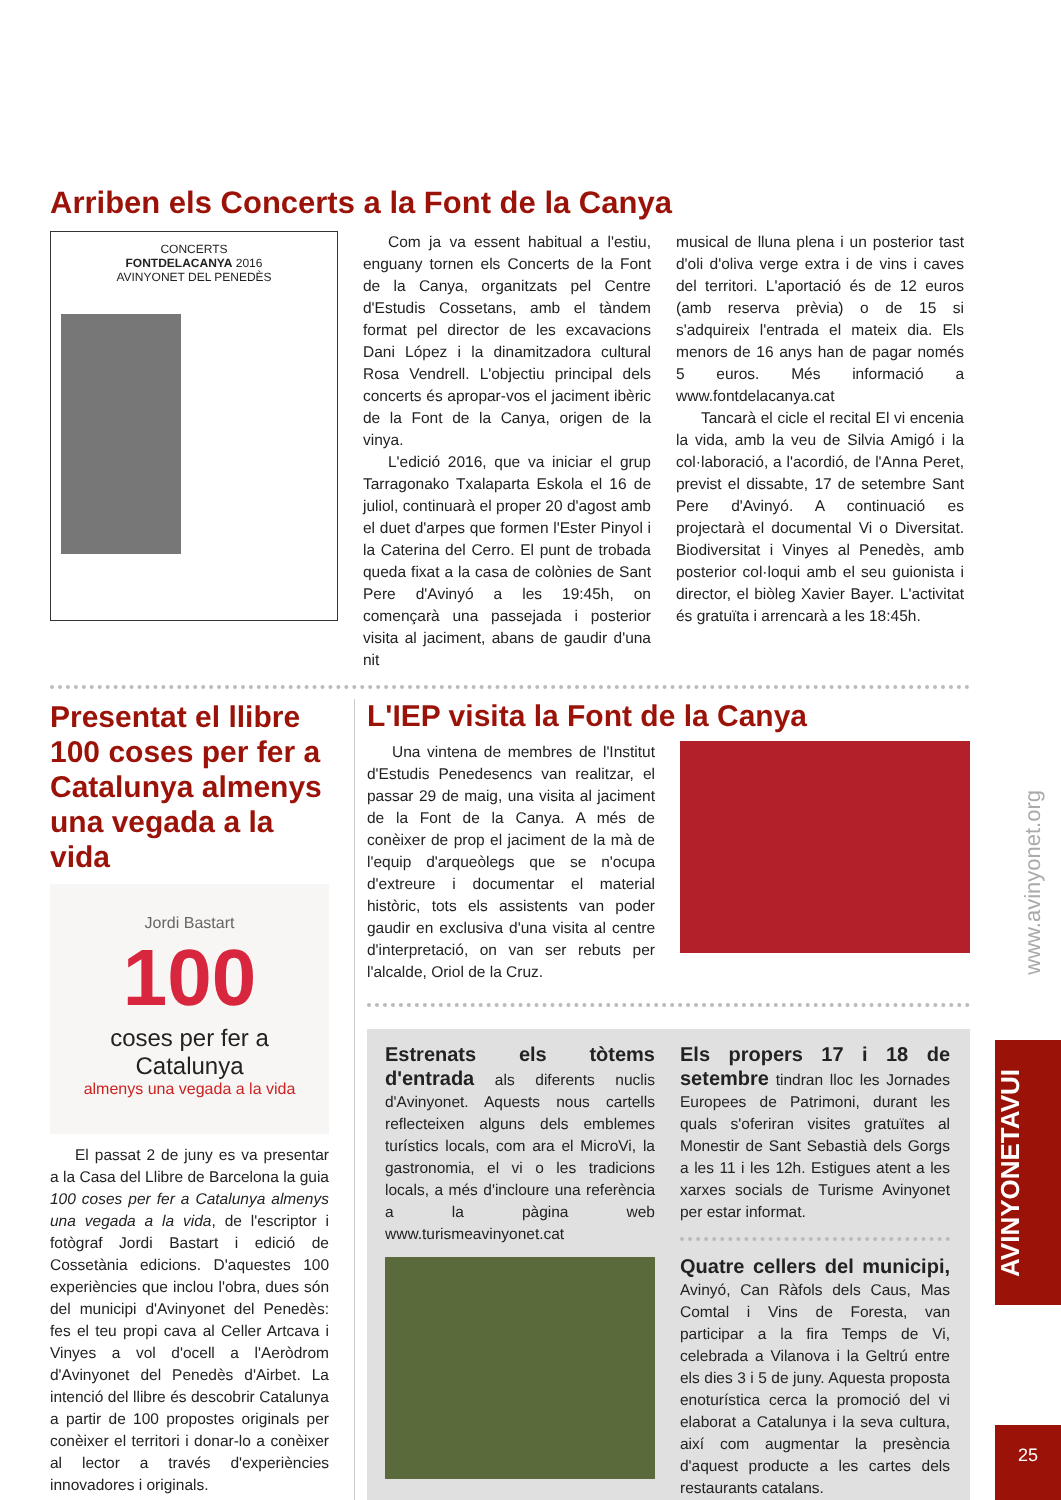Arriben els Concerts a la Font de la Canya
CONCERTS
FONTDELACANYA 2016
AVINYONET DEL PENEDÈS
Com ja va essent habitual a l'estiu, enguany tornen els Concerts de la Font de la Canya, organitzats pel Centre d'Estudis Cossetans, amb el tàndem format pel director de les excavacions Dani López i la dinamitzadora cultural Rosa Vendrell. L'objectiu principal dels concerts és apropar-vos el jaciment ibèric de la Font de la Canya, origen de la vinya.
L'edició 2016, que va iniciar el grup Tarragonako Txalaparta Eskola el 16 de juliol, continuarà el proper 20 d'agost amb el duet d'arpes que formen l'Ester Pinyol i la Caterina del Cerro. El punt de trobada queda fixat a la casa de colònies de Sant Pere d'Avinyó a les 19:45h, on començarà una passejada i posterior visita al jaciment, abans de gaudir d'una nit
musical de lluna plena i un posterior tast d'oli d'oliva verge extra i de vins i caves del territori. L'aportació és de 12 euros (amb reserva prèvia) o de 15 si s'adquireix l'entrada el mateix dia. Els menors de 16 anys han de pagar només 5 euros. Més informació a www.fontdelacanya.cat
Tancarà el cicle el recital El vi encenia la vida, amb la veu de Silvia Amigó i la col·laboració, a l'acordió, de l'Anna Peret, previst el dissabte, 17 de setembre Sant Pere d'Avinyó. A continuació es projectarà el documental Vi o Diversitat. Biodiversitat i Vinyes al Penedès, amb posterior col·loqui amb el seu guionista i director, el biòleg Xavier Bayer. L'activitat és gratuïta i arrencarà a les 18:45h.
Presentat el llibre 100 coses per fer a Catalunya almenys una vegada a la vida
Jordi Bastart
100
coses per fer a
Catalunya
almenys una vegada a la vida
El passat 2 de juny es va presentar a la Casa del Llibre de Barcelona la guia 100 coses per fer a Catalunya almenys una vegada a la vida, de l'escriptor i fotògraf Jordi Bastart i edició de Cossetània edicions. D'aquestes 100 experiències que inclou l'obra, dues són del municipi d'Avinyonet del Penedès: fes el teu propi cava al Celler Artcava i Vinyes a vol d'ocell a l'Aeròdrom d'Avinyonet del Penedès d'Airbet. La intenció del llibre és descobrir Catalunya a partir de 100 propostes originals per conèixer el territori i donar-lo a conèixer al lector a través d'experiències innovadores i originals.
L'IEP visita la Font de la Canya
Una vintena de membres de l'Institut d'Estudis Penedesencs van realitzar, el passar 29 de maig, una visita al jaciment de la Font de la Canya. A més de conèixer de prop el jaciment de la mà de l'equip d'arqueòlegs que se n'ocupa d'extreure i documentar el material històric, tots els assistents van poder gaudir en exclusiva d'una visita al centre d'interpretació, on van ser rebuts per l'alcalde, Oriol de la Cruz.
Estrenats els tòtems d'entrada als diferents nuclis d'Avinyonet. Aquests nous cartells reflecteixen alguns dels emblemes turístics locals, com ara el MicroVi, la gastronomia, el vi o les tradicions locals, a més d'incloure una referència a la pàgina web www.turismeavinyonet.cat
Els propers 17 i 18 de setembre tindran lloc les Jornades Europees de Patrimoni, durant les quals s'oferiran visites gratuïtes al Monestir de Sant Sebastià dels Gorgs a les 11 i les 12h. Estigues atent a les xarxes socials de Turisme Avinyonet per estar informat.
Quatre cellers del municipi, Avinyó, Can Ràfols dels Caus, Mas Comtal i Vins de Foresta, van participar a la fira Temps de Vi, celebrada a Vilanova i la Geltrú entre els dies 3 i 5 de juny. Aquesta proposta enoturística cerca la promoció del vi elaborat a Catalunya i la seva cultura, així com augmentar la presència d'aquest producte a les cartes dels restaurants catalans.
www.avinyonet.org
AVINYONETAVUI
25